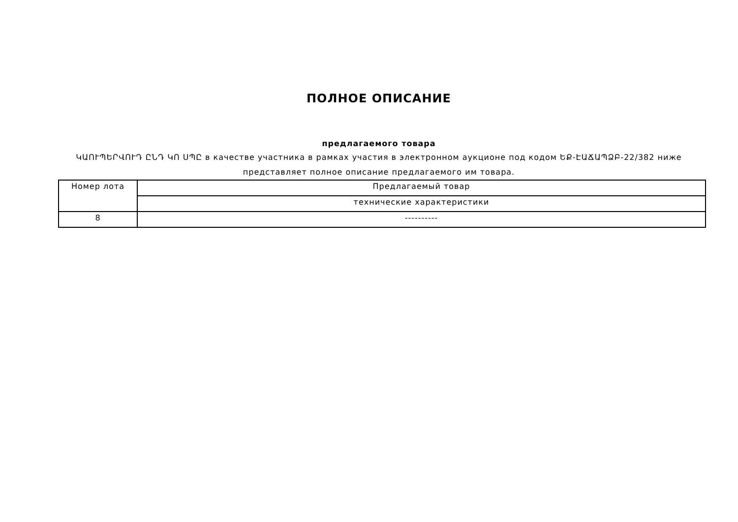ПОЛНОЕ ОПИСАНИЕ
предлагаемого товара
ԿԱՈՒՊԵՐՎՈՒԴ ԸՆԴ ԿՈ ՍՊԸ в качестве участника в рамках участия в электронном аукционе под кодом ԵՔ-ԷԱՃԱՊՁԲ-22/382 ниже представляет полное описание предлагаемого им товара.
| Номер лота | Предлагаемый товар |
| --- | --- |
| | технические характеристики |
| 8 | ---------- |